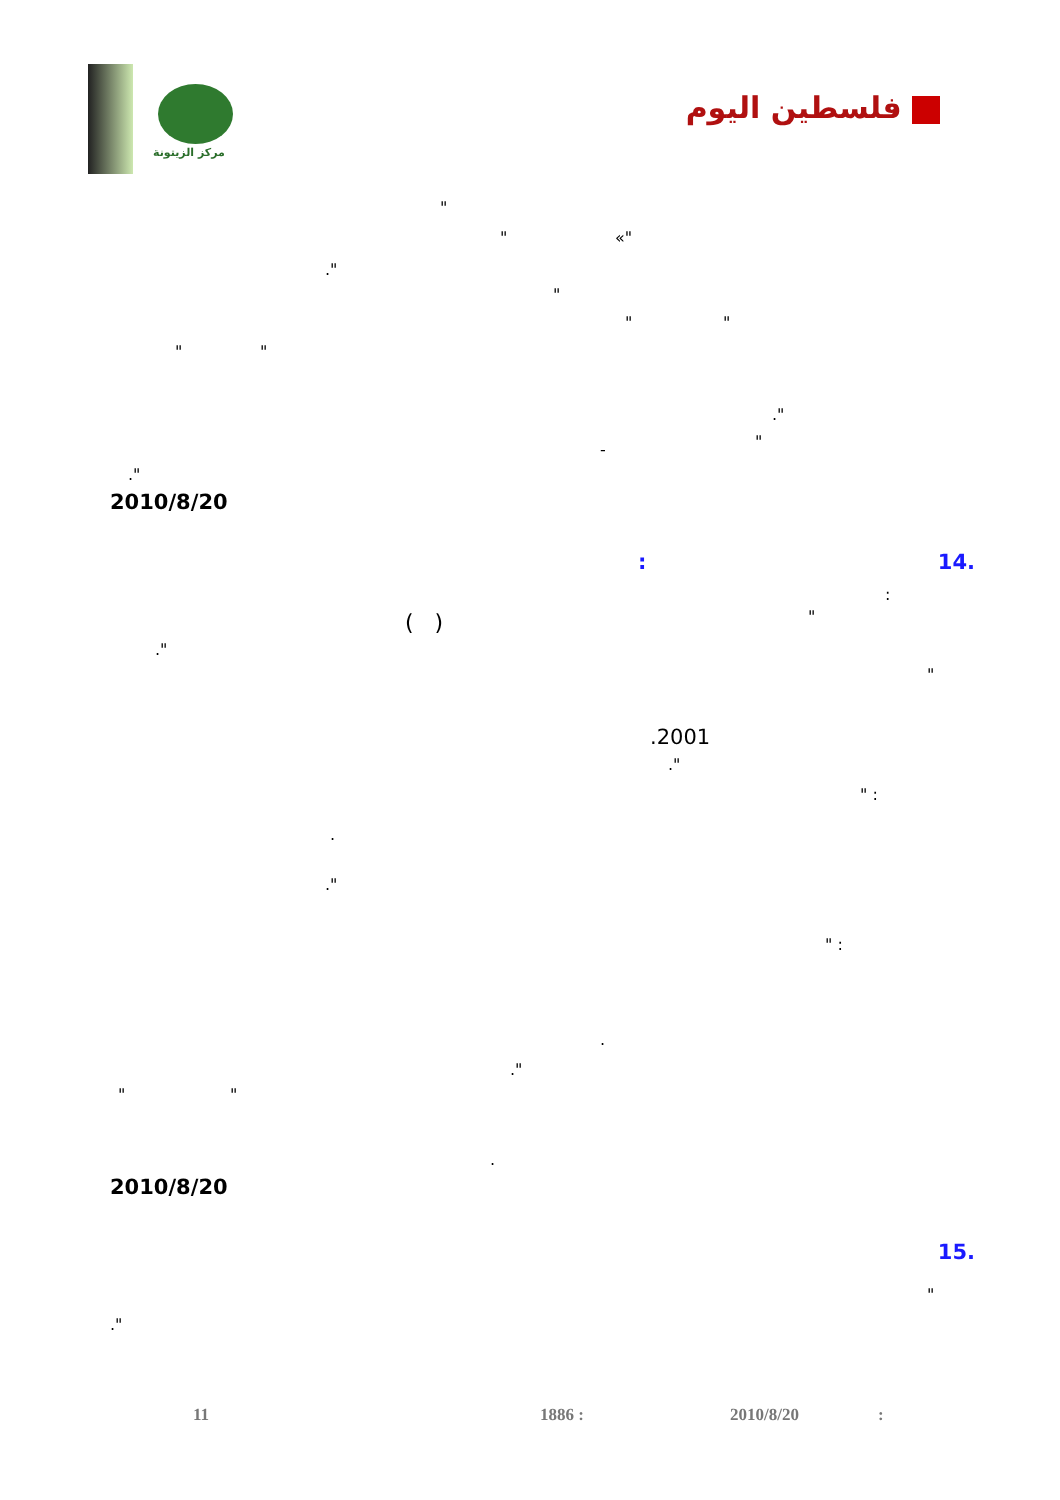مركز الزيتونة
فلسطين اليوم
"
" «"
."
"
" "
" "
."
"
-
."
2010/8/20
14. :
:
"
( )
."
"
.2001
."
" :
.
."
" :
.
."
" "
.
2010/8/20
15.
"
."
11 1886 : 2010/8/20 :